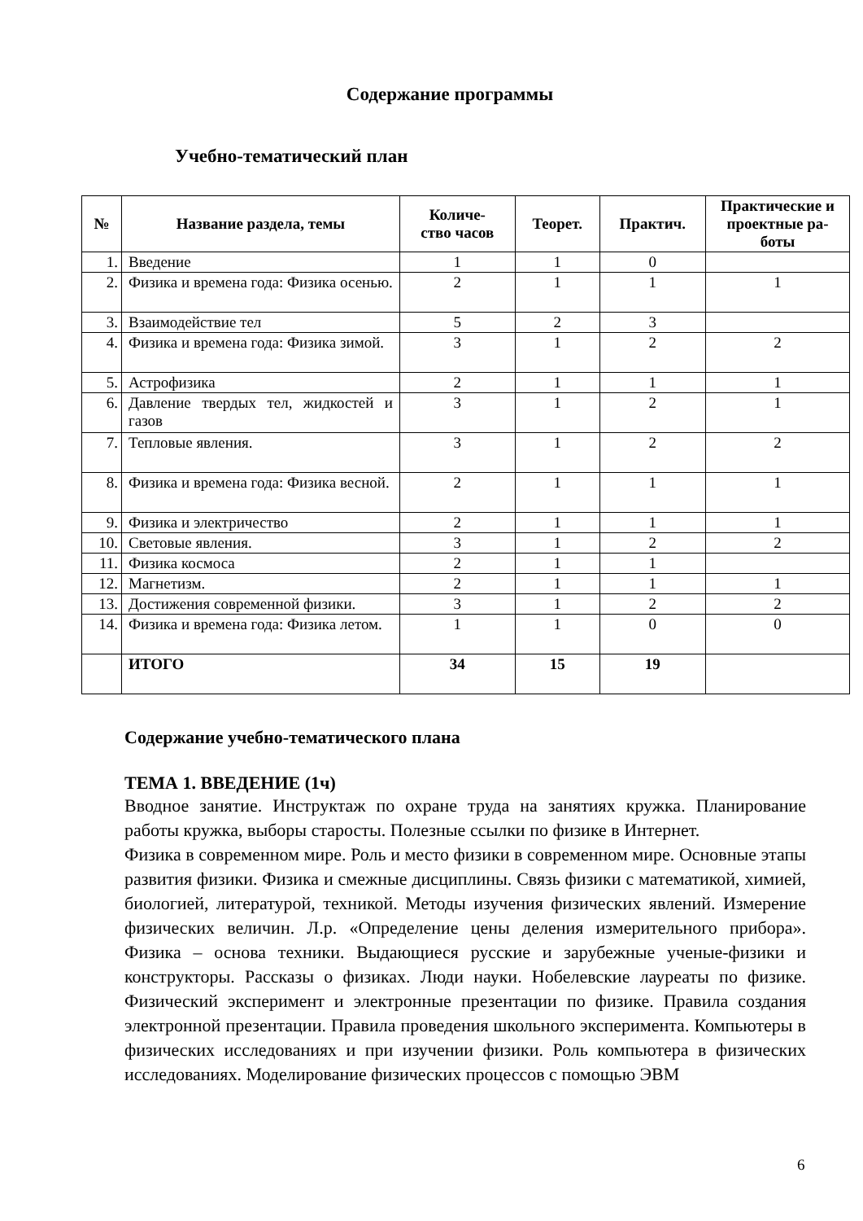Содержание программы
Учебно-тематический план
| № | Название раздела, темы | Количе- ство часов | Теорет. | Практич. | Практические и проектные ра- боты |
| --- | --- | --- | --- | --- | --- |
| 1. | Введение | 1 | 1 | 0 | |
| 2. | Физика и времена года: Физика осенью. | 2 | 1 | 1 | 1 |
| 3. | Взаимодействие тел | 5 | 2 | 3 | |
| 4. | Физика и времена года: Физика зимой. | 3 | 1 | 2 | 2 |
| 5. | Астрофизика | 2 | 1 | 1 | 1 |
| 6. | Давление твердых тел, жидкостей и газов | 3 | 1 | 2 | 1 |
| 7. | Тепловые явления. | 3 | 1 | 2 | 2 |
| 8. | Физика и времена года: Физика весной. | 2 | 1 | 1 | 1 |
| 9. | Физика и электричество | 2 | 1 | 1 | 1 |
| 10. | Световые явления. | 3 | 1 | 2 | 2 |
| 11. | Физика космоса | 2 | 1 | 1 | |
| 12. | Магнетизм. | 2 | 1 | 1 | 1 |
| 13. | Достижения современной физики. | 3 | 1 | 2 | 2 |
| 14. | Физика и времена года: Физика летом. | 1 | 1 | 0 | 0 |
| | ИТОГО | 34 | 15 | 19 | |
Содержание учебно-тематического плана
ТЕМА 1. ВВЕДЕНИЕ (1ч)
Вводное занятие. Инструктаж по охране труда на занятиях кружка. Планирование работы кружка, выборы старосты. Полезные ссылки по физике в Интернет.
Физика в современном мире. Роль и место физики в современном мире. Основные этапы развития физики. Физика и смежные дисциплины. Связь физики с математикой, химией, биологией, литературой, техникой. Методы изучения физических явлений. Измерение физических величин. Л.р. «Определение цены деления измерительного прибора». Физика – основа техники. Выдающиеся русские и зарубежные ученые-физики и конструкторы. Рассказы о физиках. Люди науки. Нобелевские лауреаты по физике. Физический эксперимент и электронные презентации по физике. Правила создания электронной презентации. Правила проведения школьного эксперимента. Компьютеры в физических исследованиях и при изучении физики. Роль компьютера в физических исследованиях. Моделирование физических процессов с помощью ЭВМ
6